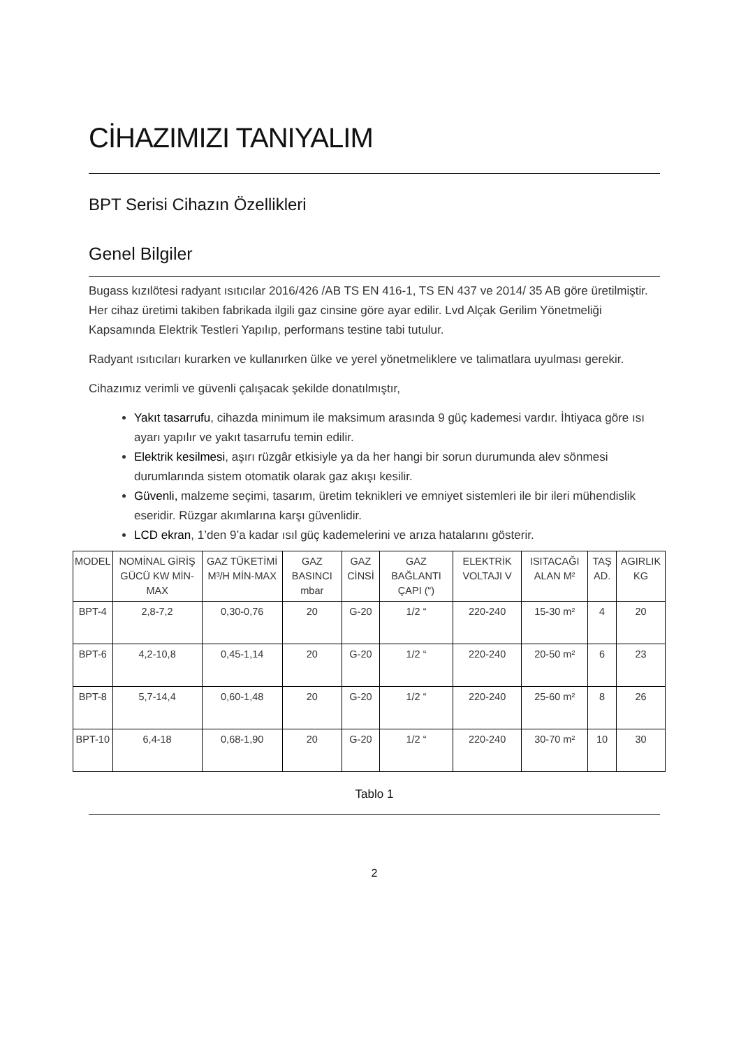CİHAZIMIZI TANIYALIM
BPT Serisi Cihazın Özellikleri
Genel Bilgiler
Bugass kızılötesi radyant ısıtıcılar 2016/426 /AB TS EN 416-1, TS EN 437 ve 2014/ 35 AB göre üretilmiştir. Her cihaz üretimi takiben fabrikada ilgili gaz cinsine göre ayar edilir. Lvd Alçak Gerilim Yönetmeliği Kapsamında Elektrik Testleri Yapılıp, performans testine tabi tutulur.
Radyant ısıtıcıları kurarken ve kullanırken ülke ve yerel yönetmeliklere ve talimatlara uyulması gerekir.
Cihazımız verimli ve güvenli çalışacak şekilde donatılmıştır,
Yakıt tasarrufu, cihazda minimum ile maksimum arasında 9 güç kademesi vardır. İhtiyaca göre ısı ayarı yapılır ve yakıt tasarrufu temin edilir.
Elektrik kesilmesi, aşırı rüzgâr etkisiyle ya da her hangi bir sorun durumunda alev sönmesi durumlarında sistem otomatik olarak gaz akışı kesilir.
Güvenli, malzeme seçimi, tasarım, üretim teknikleri ve emniyet sistemleri ile bir ileri mühendislik eseridir. Rüzgar akımlarına karşı güvenlidir.
LCD ekran, 1’den 9’a kadar ısıl güç kademelerini ve arıza hatalarını gösterir.
| MODEL | NOMİNAL GİRİŞ GÜCÜ KW MİN-MAX | GAZ TÜKETİMİ M³/H MİN-MAX | GAZ BASINCI mbar | GAZ CİNSİ | GAZ BAĞLANTI ÇAPI (“) | ELEKTRİK VOLTAJI V | ISITACAĞI ALAN M² | TAŞ AD. | AGIRLIK KG |
| BPT-4 | 2,8-7,2 | 0,30-0,76 | 20 | G-20 | 1/2 “ | 220-240 | 15-30 m² | 4 | 20 |
| BPT-6 | 4,2-10,8 | 0,45-1,14 | 20 | G-20 | 1/2 “ | 220-240 | 20-50 m² | 6 | 23 |
| BPT-8 | 5,7-14,4 | 0,60-1,48 | 20 | G-20 | 1/2 “ | 220-240 | 25-60 m² | 8 | 26 |
| BPT-10 | 6,4-18 | 0,68-1,90 | 20 | G-20 | 1/2 “ | 220-240 | 30-70 m² | 10 | 30 |
Tablo 1
2